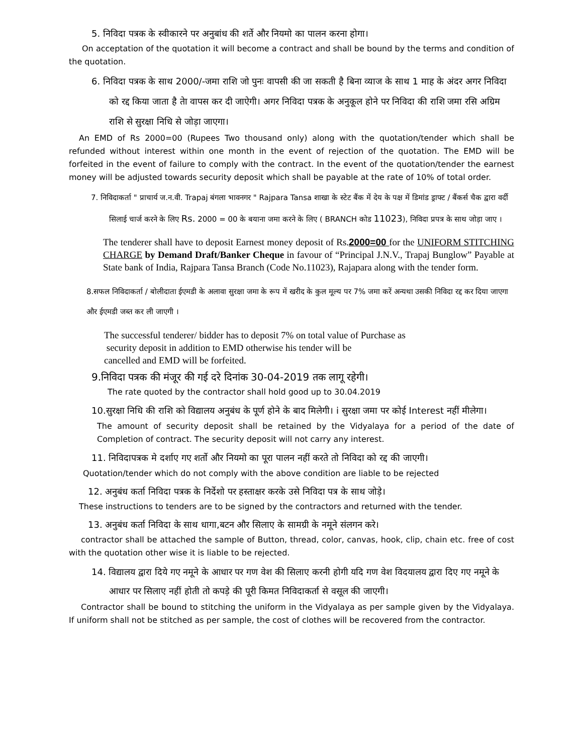5. निविदा पत्रक के स्वीकारने पर अनुबांध की शर्ते और नियमो का पालन करना होगा।
On acceptation of the quotation it will become a contract and shall be bound by the terms and condition of the quotation.
6. निविदा पत्रक के साथ 2000/-जमा राशि जो पुनः वापसी की जा सकती है बिना व्याज के साथ 1 माह के अंदर अगर निविदा को रद्द किया जाता है तेा वापस कर दी जाऐगी। अगर निविदा पत्रक के अनुकूल होने पर निविदा की राशि जमा रसि अग्रिम राशि से सुरक्षा निधि से जोड़ा जाएगा।
An EMD of Rs 2000=00 (Rupees Two thousand only) along with the quotation/tender which shall be refunded without interest within one month in the event of rejection of the quotation. The EMD will be forfeited in the event of failure to comply with the contract. In the event of the quotation/tender the earnest money will be adjusted towards security deposit which shall be payable at the rate of 10% of total order.
7. निविदाकर्ता " प्राचार्य ज.न.वी. Trapaj बंगला भावनगर " Rajpara Tansa शाखा के स्टेट बैंक में देय के पक्ष में डिमांड ड्राफ्ट / बैंकर्स चैक द्वारा वर्दी सिलाई चार्ज करने के लिए Rs. 2000 = 00 के बयाना जमा करने के लिए ( BRANCH कोड 11023), निविदा प्रपत्र के साथ जोड़ा जाए ।
The tenderer shall have to deposit Earnest money deposit of Rs.2000=00 for the UNIFORM STITCHING CHARGE by Demand Draft/Banker Cheque in favour of “Principal J.N.V., Trapaj Bunglow” Payable at State bank of India, Rajpara Tansa Branch (Code No.11023), Rajapara along with the tender form.
8.सफल निविदाकर्ता / बोलीदाता ईएमडी के अलावा सुरक्षा जमा के रूप में खरीद के कुल मूल्य पर 7% जमा करें अन्यथा उसकी निविदा रद्द कर दिया जाएगा और ईएमडी जब्त कर ली जाएगी ।
The successful tenderer/ bidder has to deposit 7% on total value of Purchase as
security deposit in addition to EMD otherwise his tender will be
cancelled and EMD will be forfeited.
9.निविदा पत्रक की मंजूर की गई दरे दिनांक 30-04-2019 तक लागू रहेगी।
The rate quoted by the contractor shall hold good up to 30.04.2019
10.सुरक्षा निधि की राशि को विद्यालय अनुबंध के पूर्ण होने के बाद मिलेगी। i सुरक्षा जमा पर कोई Interest नहीं मीलेगा।
The amount of security deposit shall be retained by the Vidyalaya for a period of the date of Completion of contract. The security deposit will not carry any interest.
11. निविदापत्रक मे दर्शाए गए शर्तो और नियमो का पूरा पालन नहीं करते तो निविदा को रद्द की जाएगी।
Quotation/tender which do not comply with the above condition are liable to be rejected
12. अनुबंध कर्ता निविदा पत्रक के निर्देशो पर हस्ताक्षर करके उसे निविदा पत्र के साथ जोड़े।
These instructions to tenders are to be signed by the contractors and returned with the tender.
13. अनुबंध कर्ता निविदा के साथ धागा,बटन और सिलाए के सामग्री के नमूने संलगन करे।
contractor shall be attached the sample of Button, thread, color, canvas, hook, clip, chain etc. free of cost with the quotation other wise it is liable to be rejected.
14. विद्यालय द्वारा दिये गए नमूने के आधार पर गण वेश की सिलाए करनी होगी यदि गण वेश विदयालय द्वारा दिए गए नमूने के आधार पर सिलाए नहीं होती तो कपड़े की पूरी किमत निविदाकर्ता से वसूल की जाएगी।
Contractor shall be bound to stitching the uniform in the Vidyalaya as per sample given by the Vidyalaya. If uniform shall not be stitched as per sample, the cost of clothes will be recovered from the contractor.